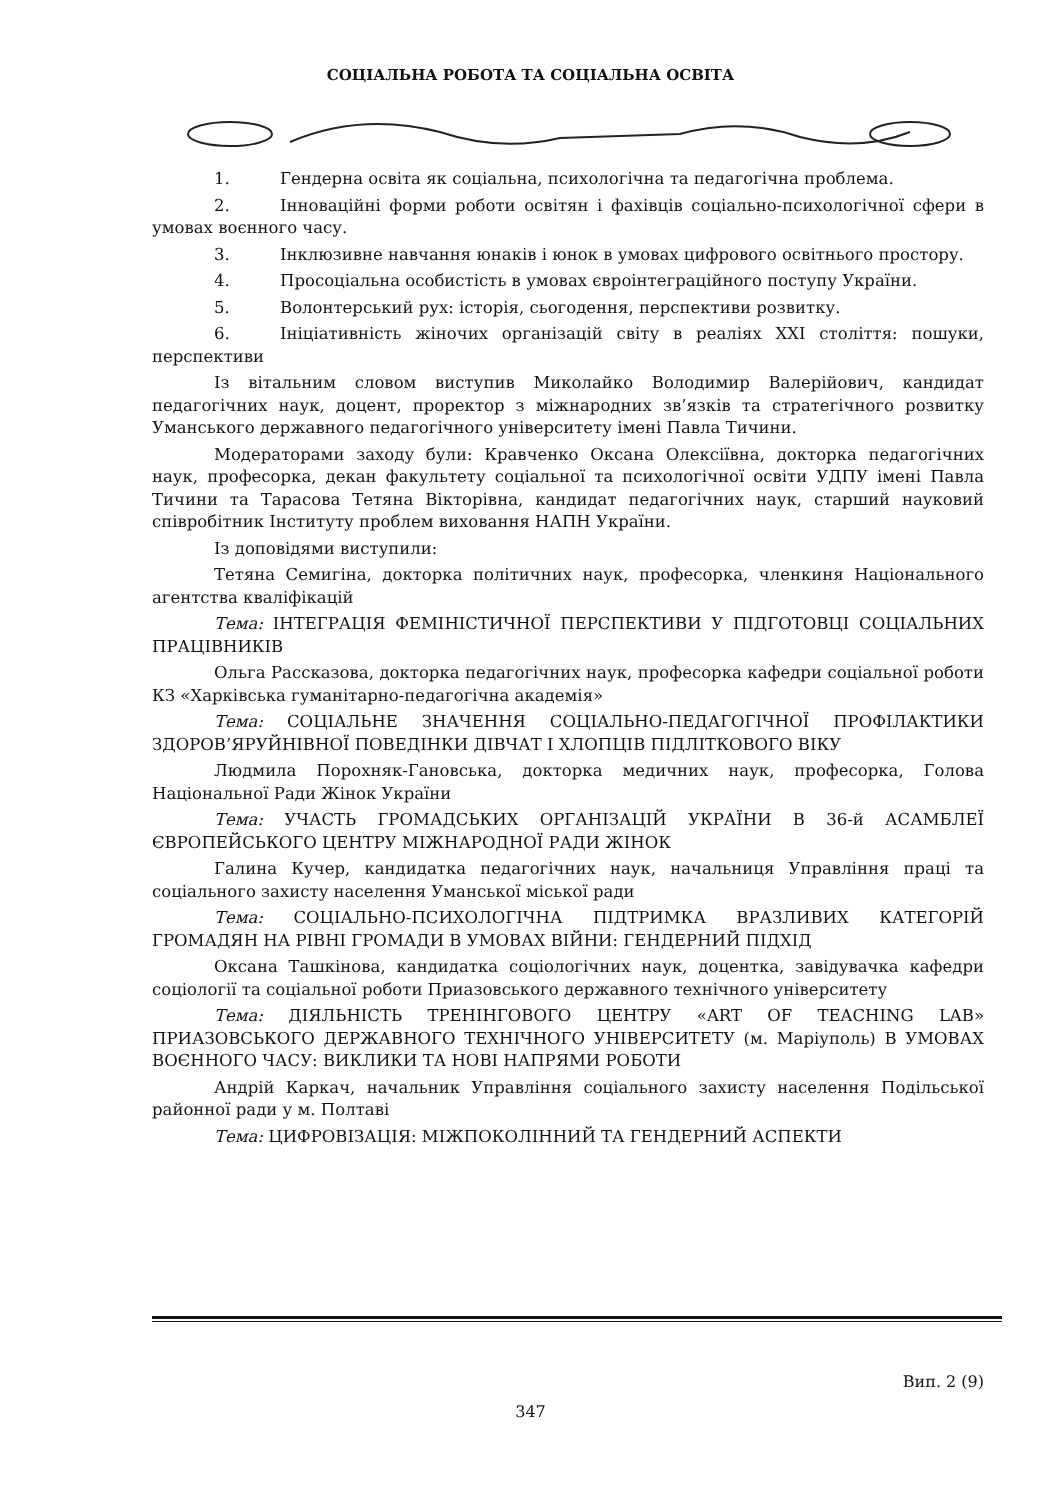СОЦІАЛЬНА РОБОТА ТА СОЦІАЛЬНА ОСВІТА
1. Гендерна освіта як соціальна, психологічна та педагогічна проблема.
2. Інноваційні форми роботи освітян і фахівців соціально-психологічної сфери в умовах воєнного часу.
3. Інклюзивне навчання юнаків і юнок в умовах цифрового освітнього простору.
4. Просоціальна особистість в умовах євроінтеграційного поступу України.
5. Волонтерський рух: історія, сьогодення, перспективи розвитку.
6. Ініціативність жіночих організацій світу в реаліях XXI століття: пошуки, перспективи
Із вітальним словом виступив Миколайко Володимир Валерійович, кандидат педагогічних наук, доцент, проректор з міжнародних зв’язків та стратегічного розвитку Уманського державного педагогічного університету імені Павла Тичини.
Модераторами заходу були: Кравченко Оксана Олексіївна, докторка педагогічних наук, професорка, декан факультету соціальної та психологічної освіти УДПУ імені Павла Тичини та Тарасова Тетяна Вікторівна, кандидат педагогічних наук, старший науковий співробітник Інституту проблем виховання НАПН України.
Із доповідями виступили:
Тетяна Семигіна, докторка політичних наук, професорка, членкиня Національного агентства кваліфікацій
Тема: ІНТЕГРАЦІЯ ФЕМІНІСТИЧНОЇ ПЕРСПЕКТИВИ У ПІДГОТОВЦІ СОЦІАЛЬНИХ ПРАЦІВНИКІВ
Ольга Рассказова, докторка педагогічних наук, професорка кафедри соціальної роботи КЗ «Харківська гуманітарно-педагогічна академія»
Тема: СОЦІАЛЬНЕ ЗНАЧЕННЯ СОЦІАЛЬНО-ПЕДАГОГІЧНОЇ ПРОФІЛАКТИКИ ЗДОРОВ’ЯРУЙНІВНОЇ ПОВЕДІНКИ ДІВЧАТ І ХЛОПЦІВ ПІДЛІТКОВОГО ВІКУ
Людмила Порохняк-Гановська, докторка медичних наук, професорка, Голова Національної Ради Жінок України
Тема: УЧАСТЬ ГРОМАДСЬКИХ ОРГАНІЗАЦІЙ УКРАЇНИ В 36-й АСАМБЛЕЇ ЄВРОПЕЙСЬКОГО ЦЕНТРУ МІЖНАРОДНОЇ РАДИ ЖІНОК
Галина Кучер, кандидатка педагогічних наук, начальниця Управління праці та соціального захисту населення Уманської міської ради
Тема: СОЦІАЛЬНО-ПСИХОЛОГІЧНА ПІДТРИМКА ВРАЗЛИВИХ КАТЕГОРІЙ ГРОМАДЯН НА РІВНІ ГРОМАДИ В УМОВАХ ВІЙНИ: ГЕНДЕРНИЙ ПІДХІД
Оксана Ташкінова, кандидатка соціологічних наук, доцентка, завідувачка кафедри соціології та соціальної роботи Приазовського державного технічного університету
Тема: ДІЯЛЬНІСТЬ ТРЕНІНГОВОГО ЦЕНТРУ «ART OF TEACHING LAB» ПРИАЗОВСЬКОГО ДЕРЖАВНОГО ТЕХНІЧНОГО УНІВЕРСИТЕТУ (м. Маріуполь) В УМОВАХ ВОЄННОГО ЧАСУ: ВИКЛИКИ ТА НОВІ НАПРЯМИ РОБОТИ
Андрій Каркач, начальник Управління соціального захисту населення Подільської районної ради у м. Полтаві
Тема: ЦИФРОВІЗАЦІЯ: МІЖПОКОЛІННИЙ ТА ГЕНДЕРНИЙ АСПЕКТИ
Вип. 2 (9)
347